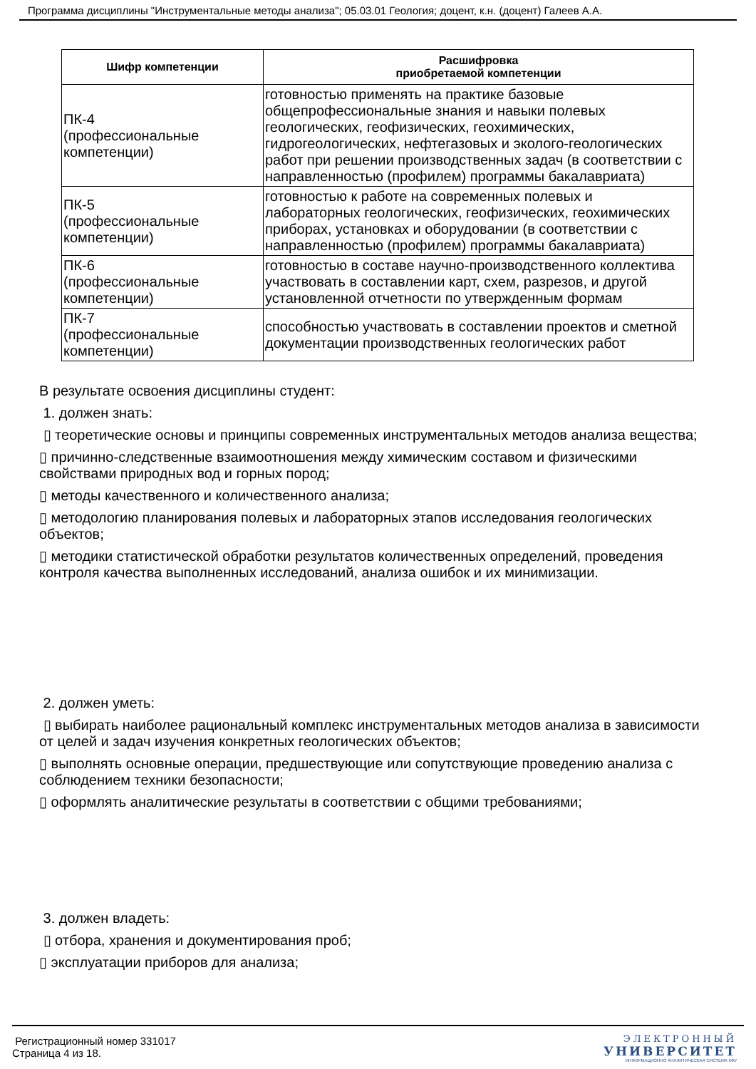Программа дисциплины "Инструментальные методы анализа"; 05.03.01 Геология; доцент, к.н. (доцент) Галеев А.А.
| Шифр компетенции | Расшифровка приобретаемой компетенции |
| --- | --- |
| ПК-4 (профессиональные компетенции) | готовностью применять на практике базовые общепрофессиональные знания и навыки полевых геологических, геофизических, геохимических, гидрогеологических, нефтегазовых и эколого-геологических работ при решении производственных задач (в соответствии с направленностью (профилем) программы бакалавриата) |
| ПК-5 (профессиональные компетенции) | готовностью к работе на современных полевых и лабораторных геологических, геофизических, геохимических приборах, установках и оборудовании (в соответствии с направленностью (профилем) программы бакалавриата) |
| ПК-6 (профессиональные компетенции) | готовностью в составе научно-производственного коллектива участвовать в составлении карт, схем, разрезов, и другой установленной отчетности по утвержденным формам |
| ПК-7 (профессиональные компетенции) | способностью участвовать в составлении проектов и сметной документации производственных геологических работ |
В результате освоения дисциплины студент:
1. должен знать:
▯ теоретические основы и принципы современных инструментальных методов анализа вещества;
▯ причинно-следственные взаимоотношения между химическим составом и физическими свойствами природных вод и горных пород;
▯ методы качественного и количественного анализа;
▯ методологию планирования полевых и лабораторных этапов исследования геологических объектов;
▯ методики статистической обработки результатов количественных определений, проведения контроля качества выполненных исследований, анализа ошибок и их минимизации.
2. должен уметь:
▯ выбирать наиболее рациональный комплекс инструментальных методов анализа в зависимости от целей и задач изучения конкретных геологических объектов;
▯ выполнять основные операции, предшествующие или сопутствующие проведению анализа с соблюдением техники безопасности;
▯ оформлять аналитические результаты в соответствии с общими требованиями;
3. должен владеть:
▯ отбора, хранения и документирования проб;
▯ эксплуатации приборов для анализа;
Регистрационный номер 331017
Страница 4 из 18.
ЭЛЕКТРОННЫЙ
УНИВЕРСИТЕТ
ИНФОРМАЦИОННО АНАЛИТИЧЕСКАЯ СИСТЕМА КФУ